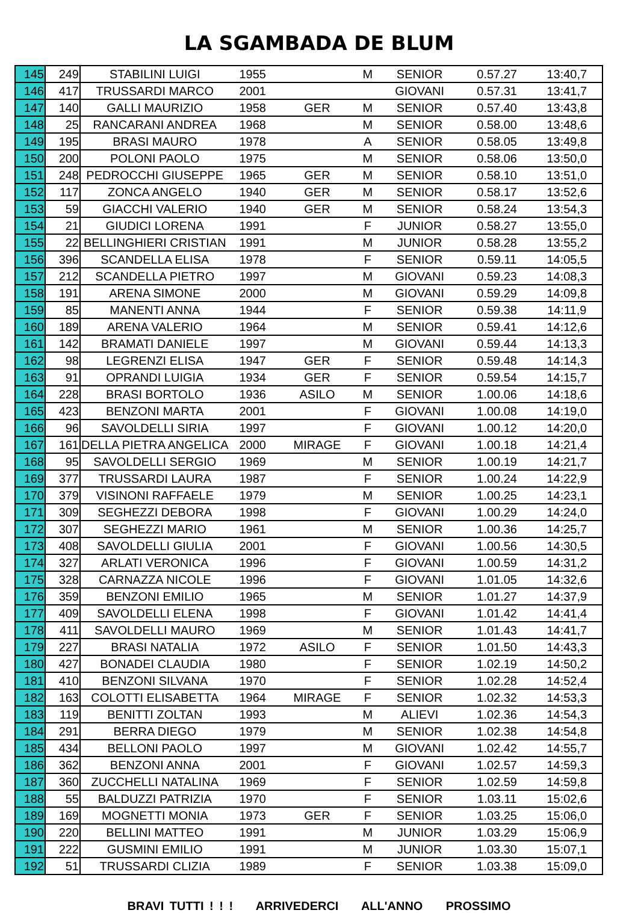LA SGAMBADA DE BLUM
| 145 | 249 | STABILINI LUIGI | 1955 | | M | SENIOR | 0.57.27 | 13:40,7 |
| 146 | 417 | TRUSSARDI MARCO | 2001 | | | GIOVANI | 0.57.31 | 13:41,7 |
| 147 | 140 | GALLI MAURIZIO | 1958 | GER | M | SENIOR | 0.57.40 | 13:43,8 |
| 148 | 25 | RANCARANI ANDREA | 1968 | | M | SENIOR | 0.58.00 | 13:48,6 |
| 149 | 195 | BRASI MAURO | 1978 | | A | SENIOR | 0.58.05 | 13:49,8 |
| 150 | 200 | POLONI PAOLO | 1975 | | M | SENIOR | 0.58.06 | 13:50,0 |
| 151 | 248 | PEDROCCHI GIUSEPPE | 1965 | GER | M | SENIOR | 0.58.10 | 13:51,0 |
| 152 | 117 | ZONCA ANGELO | 1940 | GER | M | SENIOR | 0.58.17 | 13:52,6 |
| 153 | 59 | GIACCHI VALERIO | 1940 | GER | M | SENIOR | 0.58.24 | 13:54,3 |
| 154 | 21 | GIUDICI LORENA | 1991 | | F | JUNIOR | 0.58.27 | 13:55,0 |
| 155 | 22 | BELLINGHIERI CRISTIAN | 1991 | | M | JUNIOR | 0.58.28 | 13:55,2 |
| 156 | 396 | SCANDELLA ELISA | 1978 | | F | SENIOR | 0.59.11 | 14:05,5 |
| 157 | 212 | SCANDELLA PIETRO | 1997 | | M | GIOVANI | 0.59.23 | 14:08,3 |
| 158 | 191 | ARENA SIMONE | 2000 | | M | GIOVANI | 0.59.29 | 14:09,8 |
| 159 | 85 | MANENTI ANNA | 1944 | | F | SENIOR | 0.59.38 | 14:11,9 |
| 160 | 189 | ARENA VALERIO | 1964 | | M | SENIOR | 0.59.41 | 14:12,6 |
| 161 | 142 | BRAMATI DANIELE | 1997 | | M | GIOVANI | 0.59.44 | 14:13,3 |
| 162 | 98 | LEGRENZI ELISA | 1947 | GER | F | SENIOR | 0.59.48 | 14:14,3 |
| 163 | 91 | OPRANDI LUIGIA | 1934 | GER | F | SENIOR | 0.59.54 | 14:15,7 |
| 164 | 228 | BRASI BORTOLO | 1936 | ASILO | M | SENIOR | 1.00.06 | 14:18,6 |
| 165 | 423 | BENZONI MARTA | 2001 | | F | GIOVANI | 1.00.08 | 14:19,0 |
| 166 | 96 | SAVOLDELLI SIRIA | 1997 | | F | GIOVANI | 1.00.12 | 14:20,0 |
| 167 | 161 | DELLA PIETRA ANGELICA | 2000 | MIRAGE | F | GIOVANI | 1.00.18 | 14:21,4 |
| 168 | 95 | SAVOLDELLI SERGIO | 1969 | | M | SENIOR | 1.00.19 | 14:21,7 |
| 169 | 377 | TRUSSARDI LAURA | 1987 | | F | SENIOR | 1.00.24 | 14:22,9 |
| 170 | 379 | VISINONI RAFFAELE | 1979 | | M | SENIOR | 1.00.25 | 14:23,1 |
| 171 | 309 | SEGHEZZI DEBORA | 1998 | | F | GIOVANI | 1.00.29 | 14:24,0 |
| 172 | 307 | SEGHEZZI MARIO | 1961 | | M | SENIOR | 1.00.36 | 14:25,7 |
| 173 | 408 | SAVOLDELLI GIULIA | 2001 | | F | GIOVANI | 1.00.56 | 14:30,5 |
| 174 | 327 | ARLATI VERONICA | 1996 | | F | GIOVANI | 1.00.59 | 14:31,2 |
| 175 | 328 | CARNAZZA NICOLE | 1996 | | F | GIOVANI | 1.01.05 | 14:32,6 |
| 176 | 359 | BENZONI EMILIO | 1965 | | M | SENIOR | 1.01.27 | 14:37,9 |
| 177 | 409 | SAVOLDELLI ELENA | 1998 | | F | GIOVANI | 1.01.42 | 14:41,4 |
| 178 | 411 | SAVOLDELLI MAURO | 1969 | | M | SENIOR | 1.01.43 | 14:41,7 |
| 179 | 227 | BRASI NATALIA | 1972 | ASILO | F | SENIOR | 1.01.50 | 14:43,3 |
| 180 | 427 | BONADEI CLAUDIA | 1980 | | F | SENIOR | 1.02.19 | 14:50,2 |
| 181 | 410 | BENZONI SILVANA | 1970 | | F | SENIOR | 1.02.28 | 14:52,4 |
| 182 | 163 | COLOTTI ELISABETTA | 1964 | MIRAGE | F | SENIOR | 1.02.32 | 14:53,3 |
| 183 | 119 | BENITTI ZOLTAN | 1993 | | M | ALIEVI | 1.02.36 | 14:54,3 |
| 184 | 291 | BERRA DIEGO | 1979 | | M | SENIOR | 1.02.38 | 14:54,8 |
| 185 | 434 | BELLONI PAOLO | 1997 | | M | GIOVANI | 1.02.42 | 14:55,7 |
| 186 | 362 | BENZONI ANNA | 2001 | | F | GIOVANI | 1.02.57 | 14:59,3 |
| 187 | 360 | ZUCCHELLI NATALINA | 1969 | | F | SENIOR | 1.02.59 | 14:59,8 |
| 188 | 55 | BALDUZZI PATRIZIA | 1970 | | F | SENIOR | 1.03.11 | 15:02,6 |
| 189 | 169 | MOGNETTI MONIA | 1973 | GER | F | SENIOR | 1.03.25 | 15:06,0 |
| 190 | 220 | BELLINI MATTEO | 1991 | | M | JUNIOR | 1.03.29 | 15:06,9 |
| 191 | 222 | GUSMINI EMILIO | 1991 | | M | JUNIOR | 1.03.30 | 15:07,1 |
| 192 | 51 | TRUSSARDI CLIZIA | 1989 | | F | SENIOR | 1.03.38 | 15:09,0 |
BRAVI TUTTI ! ! ! ARRIVEDERCI ALL'ANNO PROSSIMO